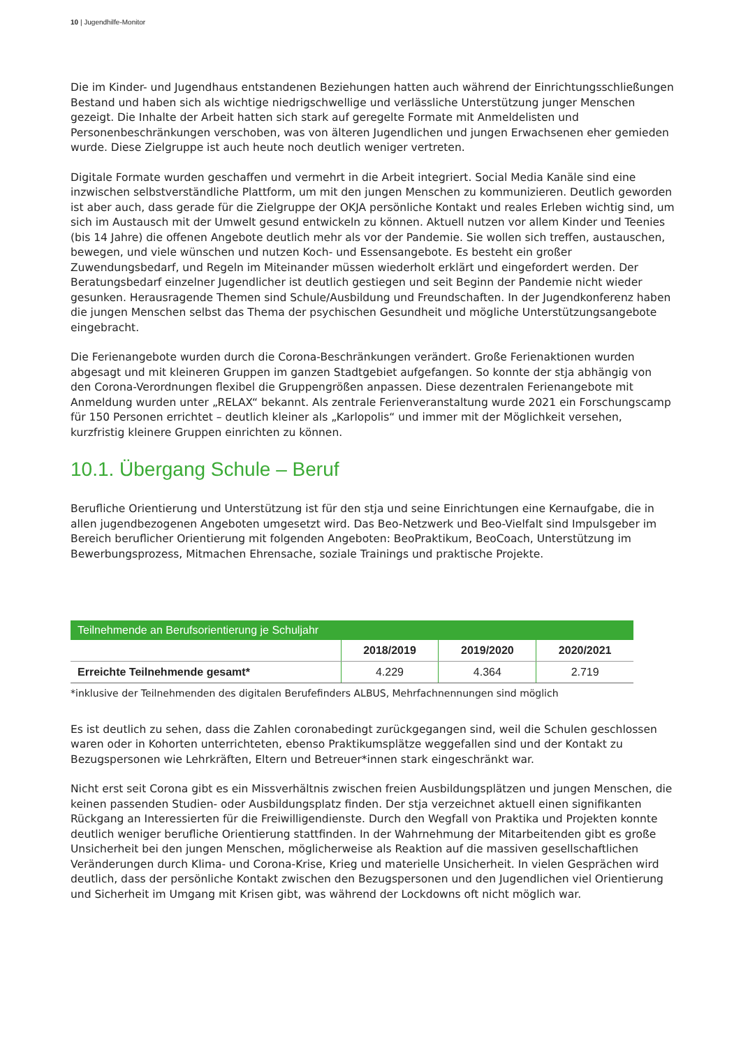10 | Jugendhilfe-Monitor
Die im Kinder- und Jugendhaus entstandenen Beziehungen hatten auch während der Einrichtungsschließungen Bestand und haben sich als wichtige niedrigschwellige und verlässliche Unterstützung junger Menschen gezeigt. Die Inhalte der Arbeit hatten sich stark auf geregelte Formate mit Anmeldelisten und Personenbeschränkungen verschoben, was von älteren Jugendlichen und jungen Erwachsenen eher gemieden wurde. Diese Zielgruppe ist auch heute noch deutlich weniger vertreten.
Digitale Formate wurden geschaffen und vermehrt in die Arbeit integriert. Social Media Kanäle sind eine inzwischen selbstverständliche Plattform, um mit den jungen Menschen zu kommunizieren. Deutlich geworden ist aber auch, dass gerade für die Zielgruppe der OKJA persönliche Kontakt und reales Erleben wichtig sind, um sich im Austausch mit der Umwelt gesund entwickeln zu können. Aktuell nutzen vor allem Kinder und Teenies (bis 14 Jahre) die offenen Angebote deutlich mehr als vor der Pandemie. Sie wollen sich treffen, austauschen, bewegen, und viele wünschen und nutzen Koch- und Essensangebote. Es besteht ein großer Zuwendungsbedarf, und Regeln im Miteinander müssen wiederholt erklärt und eingefordert werden. Der Beratungsbedarf einzelner Jugendlicher ist deutlich gestiegen und seit Beginn der Pandemie nicht wieder gesunken. Herausragende Themen sind Schule/Ausbildung und Freundschaften. In der Jugendkonferenz haben die jungen Menschen selbst das Thema der psychischen Gesundheit und mögliche Unterstützungsangebote eingebracht.
Die Ferienangebote wurden durch die Corona-Beschränkungen verändert. Große Ferienaktionen wurden abgesagt und mit kleineren Gruppen im ganzen Stadtgebiet aufgefangen. So konnte der stja abhängig von den Corona-Verordnungen flexibel die Gruppengrößen anpassen. Diese dezentralen Ferienangebote mit Anmeldung wurden unter „RELAX“ bekannt. Als zentrale Ferienveranstaltung wurde 2021 ein Forschungscamp für 150 Personen errichtet – deutlich kleiner als „Karlopolis“ und immer mit der Möglichkeit versehen, kurzfristig kleinere Gruppen einrichten zu können.
10.1. Übergang Schule – Beruf
Berufliche Orientierung und Unterstützung ist für den stja und seine Einrichtungen eine Kernaufgabe, die in allen jugendbezogenen Angeboten umgesetzt wird. Das Beo-Netzwerk und Beo-Vielfalt sind Impulsgeber im Bereich beruflicher Orientierung mit folgenden Angeboten: BeoPraktikum, BeoCoach, Unterstützung im Bewerbungsprozess, Mitmachen Ehrensache, soziale Trainings und praktische Projekte.
| Teilnehmende an Berufsorientierung je Schuljahr | | | |
| --- | --- | --- | --- |
| | 2018/2019 | 2019/2020 | 2020/2021 |
| Erreichte Teilnehmende gesamt* | 4.229 | 4.364 | 2.719 |
*inklusive der Teilnehmenden des digitalen Berufefinders ALBUS, Mehrfachnennungen sind möglich
Es ist deutlich zu sehen, dass die Zahlen coronabedingt zurückgegangen sind, weil die Schulen geschlossen waren oder in Kohorten unterrichteten, ebenso Praktikumsplätze weggefallen sind und der Kontakt zu Bezugspersonen wie Lehrkräften, Eltern und Betreuer*innen stark eingeschränkt war.
Nicht erst seit Corona gibt es ein Missverhältnis zwischen freien Ausbildungsplätzen und jungen Menschen, die keinen passenden Studien- oder Ausbildungsplatz finden. Der stja verzeichnet aktuell einen signifikanten Rückgang an Interessierten für die Freiwilligendienste. Durch den Wegfall von Praktika und Projekten konnte deutlich weniger berufliche Orientierung stattfinden. In der Wahrnehmung der Mitarbeitenden gibt es große Unsicherheit bei den jungen Menschen, möglicherweise als Reaktion auf die massiven gesellschaftlichen Veränderungen durch Klima- und Corona-Krise, Krieg und materielle Unsicherheit. In vielen Gesprächen wird deutlich, dass der persönliche Kontakt zwischen den Bezugspersonen und den Jugendlichen viel Orientierung und Sicherheit im Umgang mit Krisen gibt, was während der Lockdowns oft nicht möglich war.